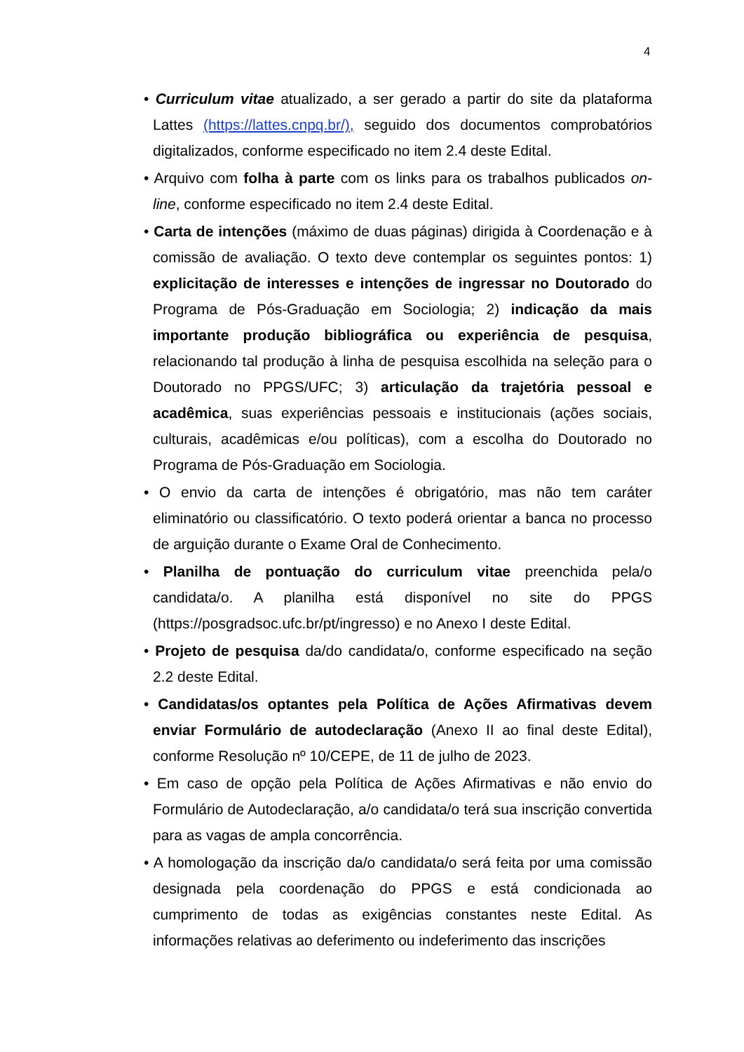4
• Curriculum vitae atualizado, a ser gerado a partir do site da plataforma Lattes (https://lattes.cnpq.br/), seguido dos documentos comprobatórios digitalizados, conforme especificado no item 2.4 deste Edital.
• Arquivo com folha à parte com os links para os trabalhos publicados on-line, conforme especificado no item 2.4 deste Edital.
• Carta de intenções (máximo de duas páginas) dirigida à Coordenação e à comissão de avaliação. O texto deve contemplar os seguintes pontos: 1) explicitação de interesses e intenções de ingressar no Doutorado do Programa de Pós-Graduação em Sociologia; 2) indicação da mais importante produção bibliográfica ou experiência de pesquisa, relacionando tal produção à linha de pesquisa escolhida na seleção para o Doutorado no PPGS/UFC; 3) articulação da trajetória pessoal e acadêmica, suas experiências pessoais e institucionais (ações sociais, culturais, acadêmicas e/ou políticas), com a escolha do Doutorado no Programa de Pós-Graduação em Sociologia.
• O envio da carta de intenções é obrigatório, mas não tem caráter eliminatório ou classificatório. O texto poderá orientar a banca no processo de arguição durante o Exame Oral de Conhecimento.
• Planilha de pontuação do curriculum vitae preenchida pela/o candidata/o. A planilha está disponível no site do PPGS (https://posgradsoc.ufc.br/pt/ingresso) e no Anexo I deste Edital.
• Projeto de pesquisa da/do candidata/o, conforme especificado na seção 2.2 deste Edital.
• Candidatas/os optantes pela Política de Ações Afirmativas devem enviar Formulário de autodeclaração (Anexo II ao final deste Edital), conforme Resolução nº 10/CEPE, de 11 de julho de 2023.
• Em caso de opção pela Política de Ações Afirmativas e não envio do Formulário de Autodeclaração, a/o candidata/o terá sua inscrição convertida para as vagas de ampla concorrência.
• A homologação da inscrição da/o candidata/o será feita por uma comissão designada pela coordenação do PPGS e está condicionada ao cumprimento de todas as exigências constantes neste Edital. As informações relativas ao deferimento ou indeferimento das inscrições